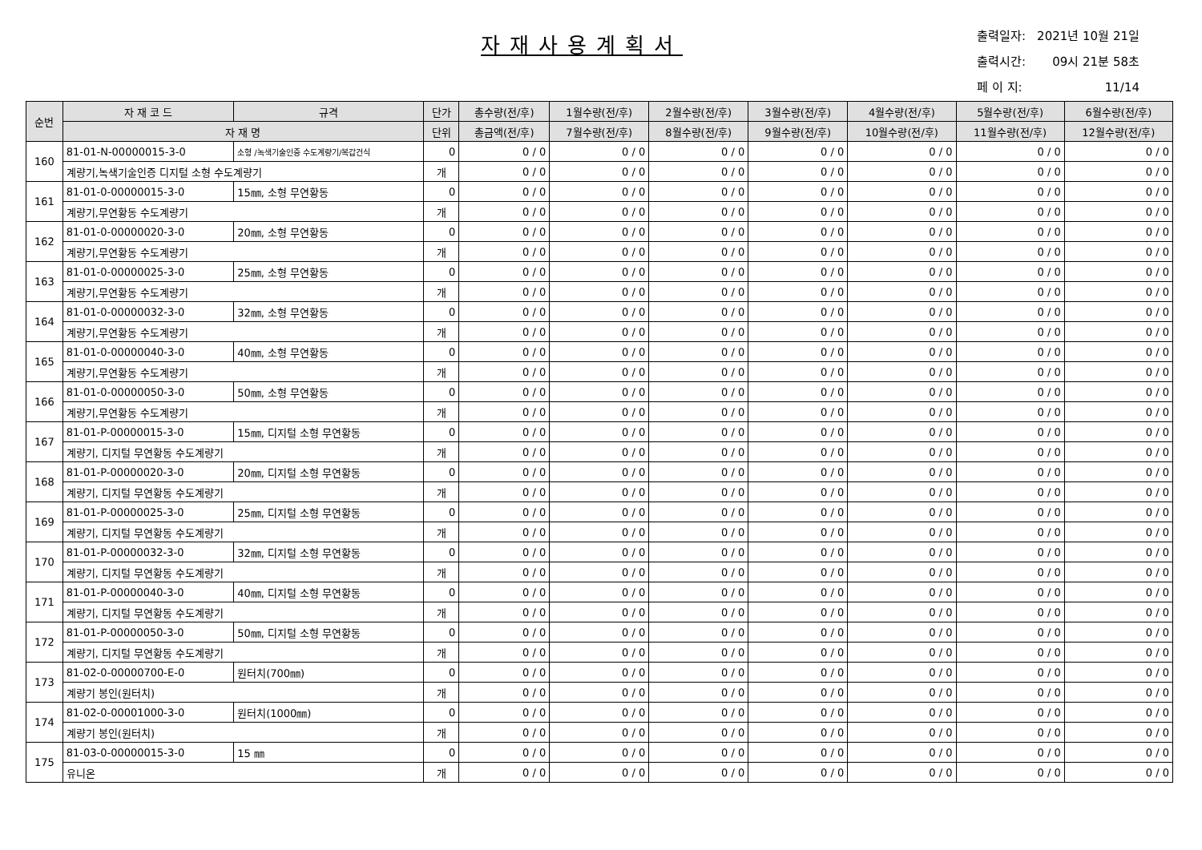자재사용계획서
| 출력일자: | 2021년 10월 21일 |
| 출력시간: | 09시 21분 58초 |
| 페 이 지: | 11/14 |
| 순번 | 자 재 코 드 | 규격 | 단가 | 총수량(전/후) | 1월수량(전/후) | 2월수량(전/후) | 3월수량(전/후) | 4월수량(전/후) | 5월수량(전/후) | 6월수량(전/후) |
| --- | --- | --- | --- | --- | --- | --- | --- | --- | --- | --- |
| | 자 재 명 | | 단위 | 총금액(전/후) | 7월수량(전/후) | 8월수량(전/후) | 9월수량(전/후) | 10월수량(전/후) | 11월수량(전/후) | 12월수량(전/후) |
| 160 | 81-01-N-00000015-3-0 | 소형 /녹색기술인증 수도계량기/복갑건식 | 0 | 0 / 0 | 0 / 0 | 0 / 0 | 0 / 0 | 0 / 0 | 0 / 0 | 0 / 0 |
| | 계량기,녹색기술인증 디지털 소형 수도계량기 | | 개 | 0 / 0 | 0 / 0 | 0 / 0 | 0 / 0 | 0 / 0 | 0 / 0 | 0 / 0 |
| 161 | 81-01-0-00000015-3-0 | 15㎜, 소형 무연황동 | 0 | 0 / 0 | 0 / 0 | 0 / 0 | 0 / 0 | 0 / 0 | 0 / 0 | 0 / 0 |
| | 계량기,무연황동 수도계량기 | | 개 | 0 / 0 | 0 / 0 | 0 / 0 | 0 / 0 | 0 / 0 | 0 / 0 | 0 / 0 |
| 162 | 81-01-0-00000020-3-0 | 20㎜, 소형 무연황동 | 0 | 0 / 0 | 0 / 0 | 0 / 0 | 0 / 0 | 0 / 0 | 0 / 0 | 0 / 0 |
| | 계량기,무연황동 수도계량기 | | 개 | 0 / 0 | 0 / 0 | 0 / 0 | 0 / 0 | 0 / 0 | 0 / 0 | 0 / 0 |
| 163 | 81-01-0-00000025-3-0 | 25㎜, 소형 무연황동 | 0 | 0 / 0 | 0 / 0 | 0 / 0 | 0 / 0 | 0 / 0 | 0 / 0 | 0 / 0 |
| | 계량기,무연황동 수도계량기 | | 개 | 0 / 0 | 0 / 0 | 0 / 0 | 0 / 0 | 0 / 0 | 0 / 0 | 0 / 0 |
| 164 | 81-01-0-00000032-3-0 | 32㎜, 소형 무연황동 | 0 | 0 / 0 | 0 / 0 | 0 / 0 | 0 / 0 | 0 / 0 | 0 / 0 | 0 / 0 |
| | 계량기,무연황동 수도계량기 | | 개 | 0 / 0 | 0 / 0 | 0 / 0 | 0 / 0 | 0 / 0 | 0 / 0 | 0 / 0 |
| 165 | 81-01-0-00000040-3-0 | 40㎜, 소형 무연황동 | 0 | 0 / 0 | 0 / 0 | 0 / 0 | 0 / 0 | 0 / 0 | 0 / 0 | 0 / 0 |
| | 계량기,무연황동 수도계량기 | | 개 | 0 / 0 | 0 / 0 | 0 / 0 | 0 / 0 | 0 / 0 | 0 / 0 | 0 / 0 |
| 166 | 81-01-0-00000050-3-0 | 50㎜, 소형 무연황동 | 0 | 0 / 0 | 0 / 0 | 0 / 0 | 0 / 0 | 0 / 0 | 0 / 0 | 0 / 0 |
| | 계량기,무연황동 수도계량기 | | 개 | 0 / 0 | 0 / 0 | 0 / 0 | 0 / 0 | 0 / 0 | 0 / 0 | 0 / 0 |
| 167 | 81-01-P-00000015-3-0 | 15㎜, 디지털 소형 무연황동 | 0 | 0 / 0 | 0 / 0 | 0 / 0 | 0 / 0 | 0 / 0 | 0 / 0 | 0 / 0 |
| | 계량기, 디지털 무연황동 수도계량기 | | 개 | 0 / 0 | 0 / 0 | 0 / 0 | 0 / 0 | 0 / 0 | 0 / 0 | 0 / 0 |
| 168 | 81-01-P-00000020-3-0 | 20㎜, 디지털 소형 무연황동 | 0 | 0 / 0 | 0 / 0 | 0 / 0 | 0 / 0 | 0 / 0 | 0 / 0 | 0 / 0 |
| | 계량기, 디지털 무연황동 수도계량기 | | 개 | 0 / 0 | 0 / 0 | 0 / 0 | 0 / 0 | 0 / 0 | 0 / 0 | 0 / 0 |
| 169 | 81-01-P-00000025-3-0 | 25㎜, 디지털 소형 무연황동 | 0 | 0 / 0 | 0 / 0 | 0 / 0 | 0 / 0 | 0 / 0 | 0 / 0 | 0 / 0 |
| | 계량기, 디지털 무연황동 수도계량기 | | 개 | 0 / 0 | 0 / 0 | 0 / 0 | 0 / 0 | 0 / 0 | 0 / 0 | 0 / 0 |
| 170 | 81-01-P-00000032-3-0 | 32㎜, 디지털 소형 무연황동 | 0 | 0 / 0 | 0 / 0 | 0 / 0 | 0 / 0 | 0 / 0 | 0 / 0 | 0 / 0 |
| | 계량기, 디지털 무연황동 수도계량기 | | 개 | 0 / 0 | 0 / 0 | 0 / 0 | 0 / 0 | 0 / 0 | 0 / 0 | 0 / 0 |
| 171 | 81-01-P-00000040-3-0 | 40㎜, 디지털 소형 무연황동 | 0 | 0 / 0 | 0 / 0 | 0 / 0 | 0 / 0 | 0 / 0 | 0 / 0 | 0 / 0 |
| | 계량기, 디지털 무연황동 수도계량기 | | 개 | 0 / 0 | 0 / 0 | 0 / 0 | 0 / 0 | 0 / 0 | 0 / 0 | 0 / 0 |
| 172 | 81-01-P-00000050-3-0 | 50㎜, 디지털 소형 무연황동 | 0 | 0 / 0 | 0 / 0 | 0 / 0 | 0 / 0 | 0 / 0 | 0 / 0 | 0 / 0 |
| | 계량기, 디지털 무연황동 수도계량기 | | 개 | 0 / 0 | 0 / 0 | 0 / 0 | 0 / 0 | 0 / 0 | 0 / 0 | 0 / 0 |
| 173 | 81-02-0-00000700-E-0 | 원터치(700㎜) | 0 | 0 / 0 | 0 / 0 | 0 / 0 | 0 / 0 | 0 / 0 | 0 / 0 | 0 / 0 |
| | 계량기 봉인(원터치) | | 개 | 0 / 0 | 0 / 0 | 0 / 0 | 0 / 0 | 0 / 0 | 0 / 0 | 0 / 0 |
| 174 | 81-02-0-00001000-3-0 | 원터치(1000㎜) | 0 | 0 / 0 | 0 / 0 | 0 / 0 | 0 / 0 | 0 / 0 | 0 / 0 | 0 / 0 |
| | 계량기 봉인(원터치) | | 개 | 0 / 0 | 0 / 0 | 0 / 0 | 0 / 0 | 0 / 0 | 0 / 0 | 0 / 0 |
| 175 | 81-03-0-00000015-3-0 | 15 ㎜ | 0 | 0 / 0 | 0 / 0 | 0 / 0 | 0 / 0 | 0 / 0 | 0 / 0 | 0 / 0 |
| | 유니온 | | 개 | 0 / 0 | 0 / 0 | 0 / 0 | 0 / 0 | 0 / 0 | 0 / 0 | 0 / 0 |